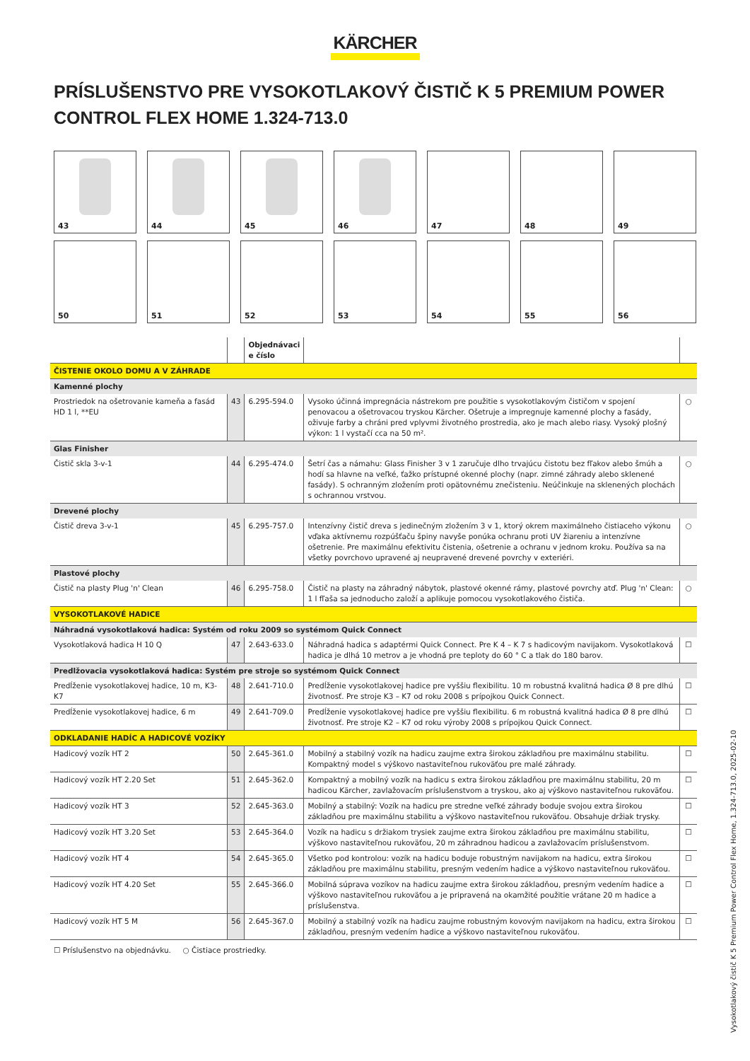KÄRCHER
PRÍSLUŠENSTVO PRE VYSOKOTLAKOVÝ ČISTIČ K 5 PREMIUM POWER CONTROL FLEX HOME 1.324-713.0
43
44
45
46
47
48
49
50
51
52
53
54
55
56
| | | Objednávaci e číslo | | |
| --- | --- | --- | --- | --- |
| ČISTENIE OKOLO DOMU A V ZÁHRADE | | | | |
| Kamenné plochy | | | | |
| Prostriedok na ošetrovanie kameňa a fasád HD 1 l, **EU | 43 | 6.295-594.0 | Vysoko účinná impregnácia nástrekom pre použitie s vysokotlakovým čističom v spojení penovacou a ošetrovacou tryskou Kärcher. Ošetruje a impregnuje kamenné plochy a fasády, oživuje farby a chráni pred vplyvmi životného prostredia, ako je mach alebo riasy. Vysoký plošný výkon: 1 l vystačí cca na 50 m². | ○ |
| Glas Finisher | | | | |
| Čistič skla 3-v-1 | 44 | 6.295-474.0 | Šetrí čas a námahu: Glass Finisher 3 v 1 zaručuje dlho trvajúcu čistotu bez fľakov alebo šmúh a hodí sa hlavne na veľké, ťažko prístupné okenné plochy (napr. zimné záhrady alebo sklenené fasády). S ochranným zložením proti opätovnému znečisteniu. Neúčinkuje na sklenených plochách s ochrannou vrstvou. | ○ |
| Drevené plochy | | | | |
| Čistič dreva 3-v-1 | 45 | 6.295-757.0 | Intenzívny čistič dreva s jedinečným zložením 3 v 1, ktorý okrem maximálneho čistiaceho výkonu vďaka aktívnemu rozpúšťaču špiny navyše ponúka ochranu proti UV žiareniu a intenzívne ošetrenie. Pre maximálnu efektivitu čistenia, ošetrenie a ochranu v jednom kroku. Používa sa na všetky povrchovo upravené aj neupravené drevené povrchy v exteriéri. | ○ |
| Plastové plochy | | | | |
| Čistič na plasty Plug 'n' Clean | 46 | 6.295-758.0 | Čistič na plasty na záhradný nábytok, plastové okenné rámy, plastové povrchy atď. Plug 'n' Clean: 1 l fľaša sa jednoducho založí a aplikuje pomocou vysokotlakového čističa. | ○ |
| VYSOKOTLAKOVÉ HADICE | | | | |
| Náhradná vysokotlaková hadica: Systém od roku 2009 so systémom Quick Connect | | | | |
| Vysokotlaková hadica H 10 Q | 47 | 2.643-633.0 | Náhradná hadica s adaptérmi Quick Connect. Pre K 4 – K 7 s hadicovým navijakom. Vysokotlaková hadica je dlhá 10 metrov a je vhodná pre teploty do 60 ° C a tlak do 180 barov. | ☐ |
| Predlžovacia vysokotlaková hadica: Systém pre stroje so systémom Quick Connect | | | | |
| Predĺženie vysokotlakovej hadice, 10 m, K3-K7 | 48 | 2.641-710.0 | Predĺženie vysokotlakovej hadice pre vyššiu flexibilitu. 10 m robustná kvalitná hadica Ø 8 pre dlhú životnosť. Pre stroje K3 – K7 od roku 2008 s prípojkou Quick Connect. | ☐ |
| Predĺženie vysokotlakovej hadice, 6 m | 49 | 2.641-709.0 | Predĺženie vysokotlakovej hadice pre vyššiu flexibilitu. 6 m robustná kvalitná hadica Ø 8 pre dlhú životnosť. Pre stroje K2 – K7 od roku výroby 2008 s prípojkou Quick Connect. | ☐ |
| ODKLADANIE HADÍC A HADICOVÉ VOZÍKY | | | | |
| Hadicový vozík HT 2 | 50 | 2.645-361.0 | Mobilný a stabilný vozík na hadicu zaujme extra širokou základňou pre maximálnu stabilitu. Kompaktný model s výškovo nastaviteľnou rukoväťou pre malé záhrady. | ☐ |
| Hadicový vozík HT 2.20 Set | 51 | 2.645-362.0 | Kompaktný a mobilný vozík na hadicu s extra širokou základňou pre maximálnu stabilitu, 20 m hadicou Kärcher, zavlažovacím príslušenstvom a tryskou, ako aj výškovo nastaviteľnou rukoväťou. | ☐ |
| Hadicový vozík HT 3 | 52 | 2.645-363.0 | Mobilný a stabilný: Vozík na hadicu pre stredne veľké záhrady boduje svojou extra širokou základňou pre maximálnu stabilitu a výškovo nastaviteľnou rukoväťou. Obsahuje držiak trysky. | ☐ |
| Hadicový vozík HT 3.20 Set | 53 | 2.645-364.0 | Vozík na hadicu s držiakom trysiek zaujme extra širokou základňou pre maximálnu stabilitu, výškovo nastaviteľnou rukoväťou, 20 m záhradnou hadicou a zavlažovacím príslušenstvom. | ☐ |
| Hadicový vozík HT 4 | 54 | 2.645-365.0 | Všetko pod kontrolou: vozík na hadicu boduje robustným navijakom na hadicu, extra širokou základňou pre maximálnu stabilitu, presným vedením hadice a výškovo nastaviteľnou rukoväťou. | ☐ |
| Hadicový vozík HT 4.20 Set | 55 | 2.645-366.0 | Mobilná súprava vozíkov na hadicu zaujme extra širokou základňou, presným vedením hadice a výškovo nastaviteľnou rukoväťou a je pripravená na okamžité použitie vrátane 20 m hadice a príslušenstva. | ☐ |
| Hadicový vozík HT 5 M | 56 | 2.645-367.0 | Mobilný a stabilný vozík na hadicu zaujme robustným kovovým navijakom na hadicu, extra širokou základňou, presným vedením hadice a výškovo nastaviteľnou rukoväťou. | ☐ |
☐ Príslušenstvo na objednávku. ○ Čistiace prostriedky.
Vysokotlakový čistič K 5 Premium Power Control Flex Home, 1.324-713.0, 2025-02-10